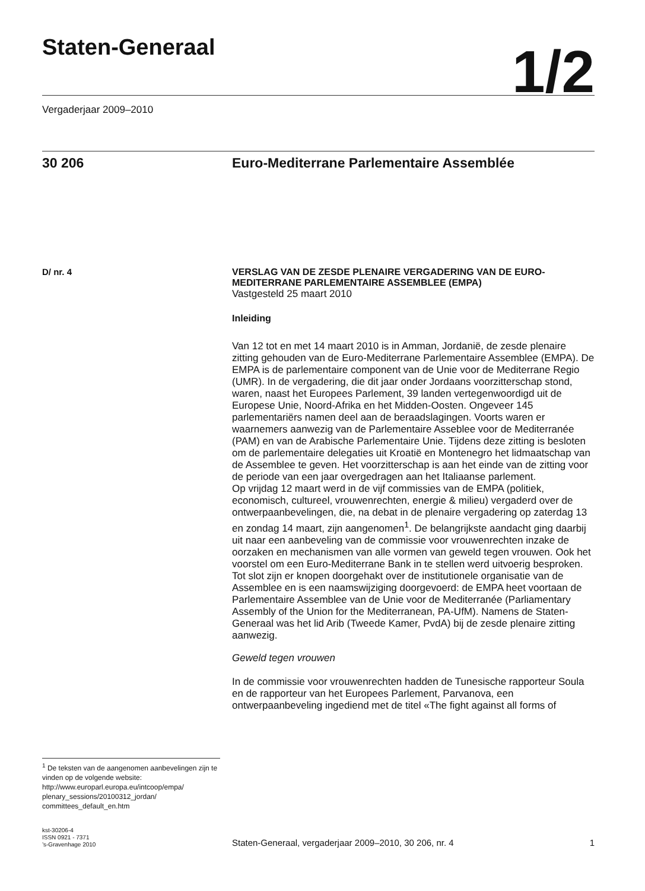Staten-Generaal
1/2
Vergaderjaar 2009–2010
30 206 Euro-Mediterrane Parlementaire Assemblée
D/ nr. 4
<sup>1</sup> De teksten van de aangenomen aanbevelingen zijn te vinden op de volgende website: http://www.europarl.europa.eu/intcoop/empa/ plenary_sessions/20100312_jordan/ committees_default_en.htm
VERSLAG VAN DE ZESDE PLENAIRE VERGADERING VAN DE EURO-MEDITERRANE PARLEMENTAIRE ASSEMBLEE (EMPA)
Vastgesteld 25 maart 2010
Inleiding
Van 12 tot en met 14 maart 2010 is in Amman, Jordanië, de zesde plenaire zitting gehouden van de Euro-Mediterrane Parlementaire Assemblee (EMPA). De EMPA is de parlementaire component van de Unie voor de Mediterrane Regio (UMR). In de vergadering, die dit jaar onder Jordaans voorzitterschap stond, waren, naast het Europees Parlement, 39 landen vertegenwoordigd uit de Europese Unie, Noord-Afrika en het Midden-Oosten. Ongeveer 145 parlementariërs namen deel aan de beraadslagingen. Voorts waren er waarnemers aanwezig van de Parlementaire Asseblee voor de Mediterranée (PAM) en van de Arabische Parlementaire Unie. Tijdens deze zitting is besloten om de parlementaire delegaties uit Kroatië en Montenegro het lidmaatschap van de Assemblee te geven. Het voorzitterschap is aan het einde van de zitting voor de periode van een jaar overgedragen aan het Italiaanse parlement.
Op vrijdag 12 maart werd in de vijf commissies van de EMPA (politiek, economisch, cultureel, vrouwenrechten, energie & milieu) vergaderd over de ontwerpaanbevelingen, die, na debat in de plenaire vergadering op zaterdag 13 en zondag 14 maart, zijn aangenomen<sup>1</sup>. De belangrijkste aandacht ging daarbij uit naar een aanbeveling van de commissie voor vrouwenrechten inzake de oorzaken en mechanismen van alle vormen van geweld tegen vrouwen. Ook het voorstel om een Euro-Mediterrane Bank in te stellen werd uitvoerig besproken. Tot slot zijn er knopen doorgehakt over de institutionele organisatie van de Assemblee en is een naamswijziging doorgevoerd: de EMPA heet voortaan de Parlementaire Assemblee van de Unie voor de Mediterranée (Parliamentary Assembly of the Union for the Mediterranean, PA-UfM). Namens de Staten-Generaal was het lid Arib (Tweede Kamer, PvdA) bij de zesde plenaire zitting aanwezig.
Geweld tegen vrouwen
In de commissie voor vrouwenrechten hadden de Tunesische rapporteur Soula en de rapporteur van het Europees Parlement, Parvanova, een ontwerpaanbeveling ingediend met de titel «The fight against all forms of
kst-30206-4
ISSN 0921 - 7371
’s-Gravenhage 2010
Staten-Generaal, vergaderjaar 2009–2010, 30 206, nr. 4
1